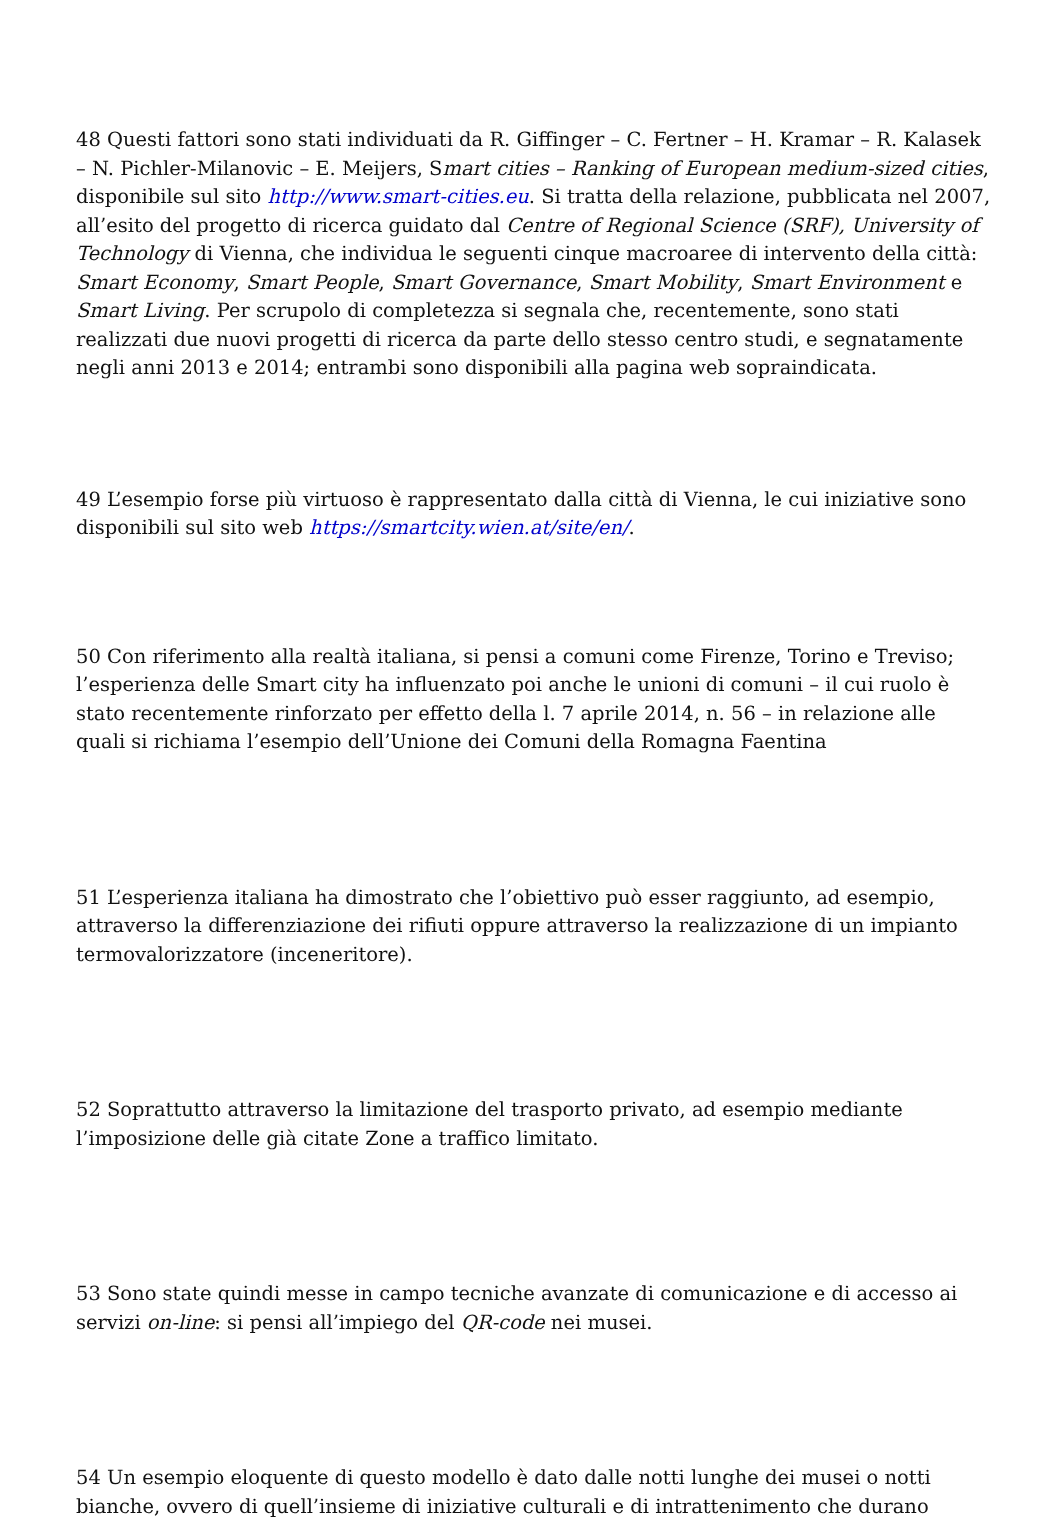48 Questi fattori sono stati individuati da R. Giffinger – C. Fertner – H. Kramar – R. Kalasek – N. Pichler-Milanovic – E. Meijers, Smart cities – Ranking of European medium-sized cities, disponibile sul sito http://www.smart-cities.eu. Si tratta della relazione, pubblicata nel 2007, all’esito del progetto di ricerca guidato dal Centre of Regional Science (SRF), University of Technology di Vienna, che individua le seguenti cinque macroaree di intervento della città: Smart Economy, Smart People, Smart Governance, Smart Mobility, Smart Environment e Smart Living. Per scrupolo di completezza si segnala che, recentemente, sono stati realizzati due nuovi progetti di ricerca da parte dello stesso centro studi, e segnatamente negli anni 2013 e 2014; entrambi sono disponibili alla pagina web sopraindicata.
49 L’esempio forse più virtuoso è rappresentato dalla città di Vienna, le cui iniziative sono disponibili sul sito web https://smartcity.wien.at/site/en/.
50 Con riferimento alla realtà italiana, si pensi a comuni come Firenze, Torino e Treviso; l’esperienza delle Smart city ha influenzato poi anche le unioni di comuni – il cui ruolo è stato recentemente rinforzato per effetto della l. 7 aprile 2014, n. 56 – in relazione alle quali si richiama l’esempio dell’Unione dei Comuni della Romagna Faentina
51 L’esperienza italiana ha dimostrato che l’obiettivo può esser raggiunto, ad esempio, attraverso la differenziazione dei rifiuti oppure attraverso la realizzazione di un impianto termovalorizzatore (inceneritore).
52 Soprattutto attraverso la limitazione del trasporto privato, ad esempio mediante l’imposizione delle già citate Zone a traffico limitato.
53 Sono state quindi messe in campo tecniche avanzate di comunicazione e di accesso ai servizi on-line: si pensi all’impiego del QR-code nei musei.
54 Un esempio eloquente di questo modello è dato dalle notti lunghe dei musei o notti bianche, ovvero di quell’insieme di iniziative culturali e di intrattenimento che durano